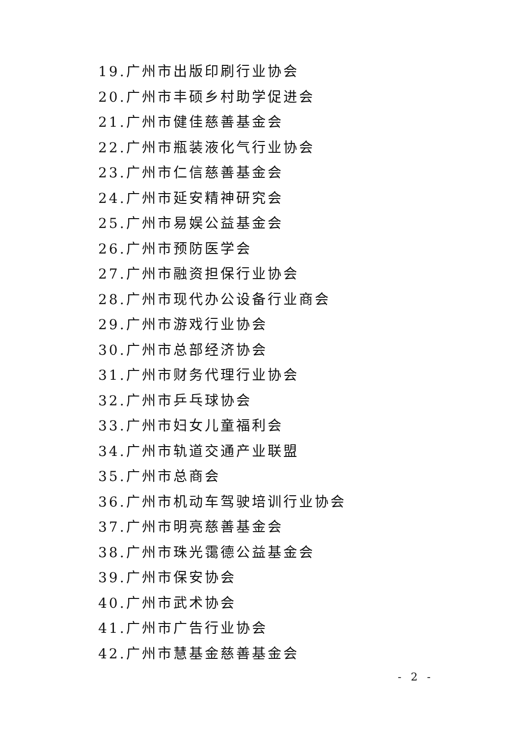19.广州市出版印刷行业协会
20.广州市丰硕乡村助学促进会
21.广州市健佳慈善基金会
22.广州市瓶装液化气行业协会
23.广州市仁信慈善基金会
24.广州市延安精神研究会
25.广州市易娱公益基金会
26.广州市预防医学会
27.广州市融资担保行业协会
28.广州市现代办公设备行业商会
29.广州市游戏行业协会
30.广州市总部经济协会
31.广州市财务代理行业协会
32.广州市乒乓球协会
33.广州市妇女儿童福利会
34.广州市轨道交通产业联盟
35.广州市总商会
36.广州市机动车驾驶培训行业协会
37.广州市明亮慈善基金会
38.广州市珠光霭德公益基金会
39.广州市保安协会
40.广州市武术协会
41.广州市广告行业协会
42.广州市慧基金慈善基金会
- 2 -